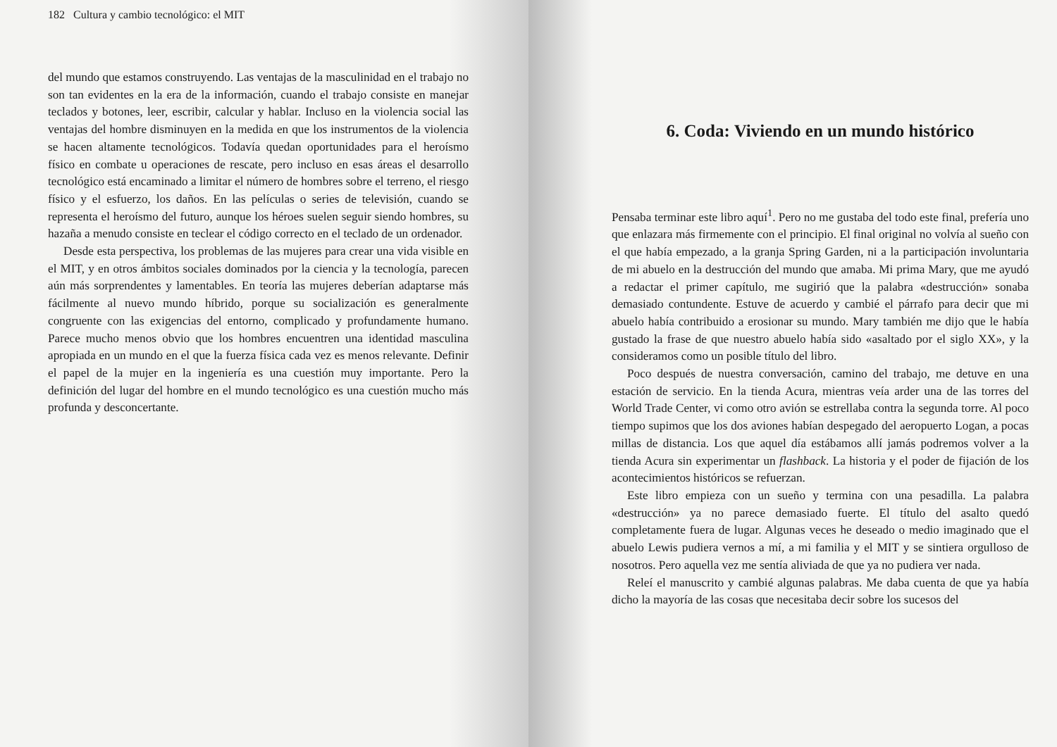182 Cultura y cambio tecnológico: el MIT
del mundo que estamos construyendo. Las ventajas de la masculinidad en el trabajo no son tan evidentes en la era de la información, cuando el trabajo consiste en manejar teclados y botones, leer, escribir, calcular y hablar. Incluso en la violencia social las ventajas del hombre disminuyen en la medida en que los instrumentos de la violencia se hacen altamente tecnológicos. Todavía quedan oportunidades para el heroísmo físico en combate u operaciones de rescate, pero incluso en esas áreas el desarrollo tecnológico está encaminado a limitar el número de hombres sobre el terreno, el riesgo físico y el esfuerzo, los daños. En las películas o series de televisión, cuando se representa el heroísmo del futuro, aunque los héroes suelen seguir siendo hombres, su hazaña a menudo consiste en teclear el código correcto en el teclado de un ordenador.
Desde esta perspectiva, los problemas de las mujeres para crear una vida visible en el MIT, y en otros ámbitos sociales dominados por la ciencia y la tecnología, parecen aún más sorprendentes y lamentables. En teoría las mujeres deberían adaptarse más fácilmente al nuevo mundo híbrido, porque su socialización es generalmente congruente con las exigencias del entorno, complicado y profundamente humano. Parece mucho menos obvio que los hombres encuentren una identidad masculina apropiada en un mundo en el que la fuerza física cada vez es menos relevante. Definir el papel de la mujer en la ingeniería es una cuestión muy importante. Pero la definición del lugar del hombre en el mundo tecnológico es una cuestión mucho más profunda y desconcertante.
6. Coda: Viviendo en un mundo histórico
Pensaba terminar este libro aquí<sup>1</sup>. Pero no me gustaba del todo este final, prefería uno que enlazara más firmemente con el principio. El final original no volvía al sueño con el que había empezado, a la granja Spring Garden, ni a la participación involuntaria de mi abuelo en la destrucción del mundo que amaba. Mi prima Mary, que me ayudó a redactar el primer capítulo, me sugirió que la palabra «destrucción» sonaba demasiado contundente. Estuve de acuerdo y cambié el párrafo para decir que mi abuelo había contribuido a erosionar su mundo. Mary también me dijo que le había gustado la frase de que nuestro abuelo había sido «asaltado por el siglo XX», y la consideramos como un posible título del libro.
Poco después de nuestra conversación, camino del trabajo, me detuve en una estación de servicio. En la tienda Acura, mientras veía arder una de las torres del World Trade Center, vi como otro avión se estrellaba contra la segunda torre. Al poco tiempo supimos que los dos aviones habían despegado del aeropuerto Logan, a pocas millas de distancia. Los que aquel día estábamos allí jamás podremos volver a la tienda Acura sin experimentar un flashback. La historia y el poder de fijación de los acontecimientos históricos se refuerzan.
Este libro empieza con un sueño y termina con una pesadilla. La palabra «destrucción» ya no parece demasiado fuerte. El título del asalto quedó completamente fuera de lugar. Algunas veces he deseado o medio imaginado que el abuelo Lewis pudiera vernos a mí, a mi familia y el MIT y se sintiera orgulloso de nosotros. Pero aquella vez me sentía aliviada de que ya no pudiera ver nada.
Releí el manuscrito y cambié algunas palabras. Me daba cuenta de que ya había dicho la mayoría de las cosas que necesitaba decir sobre los sucesos del